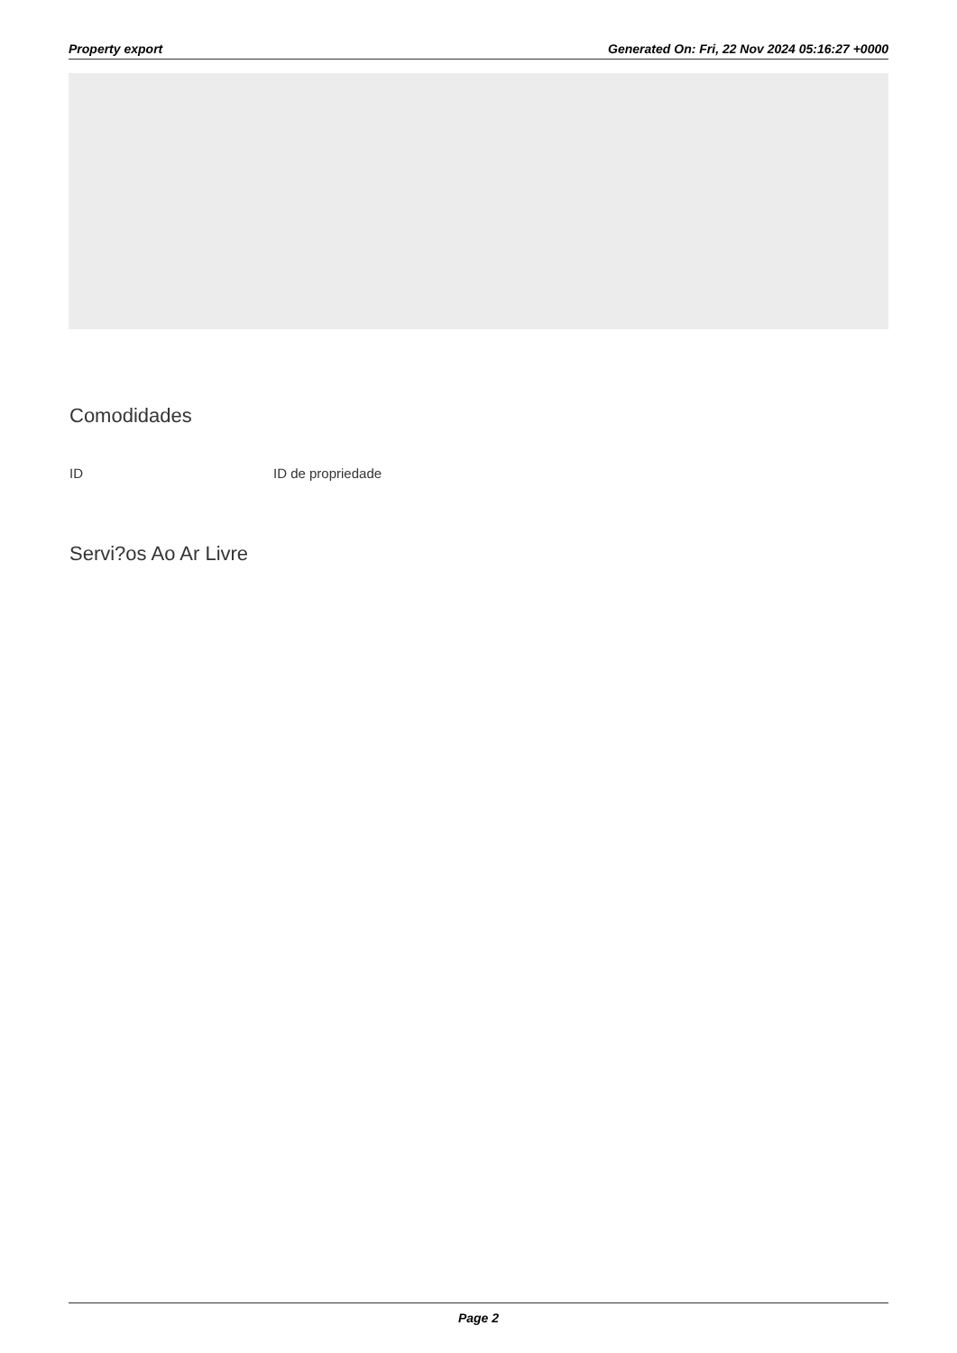Property export Generated On: Fri, 22 Nov 2024 05:16:27 +0000
Comodidades
ID ID de propriedade
Servi?os Ao Ar Livre
Page 2